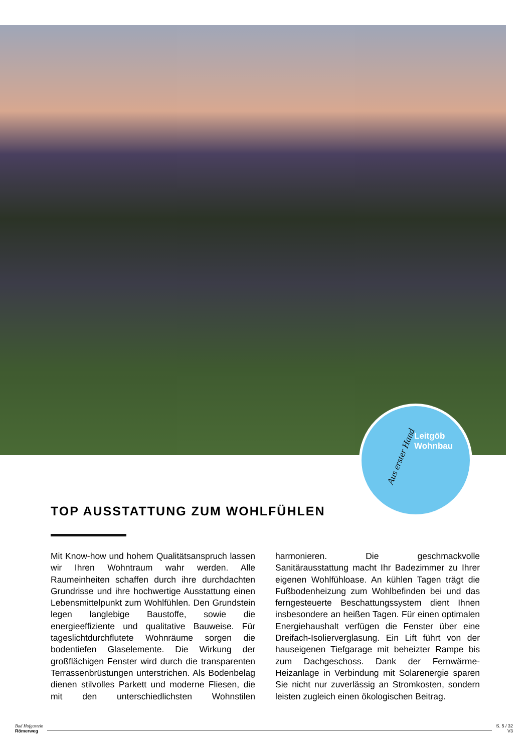Leitgöb
Wohnbau
Aus erster Hand
TOP AUSSTATTUNG ZUM WOHLFÜHLEN
Mit Know-how und hohem Qualitätsanspruch lassen wir Ihren Wohntraum wahr werden. Alle Raumeinheiten schaffen durch ihre durchdachten Grundrisse und ihre hochwertige Ausstattung einen Lebensmittelpunkt zum Wohlfühlen. Den Grundstein legen langlebige Baustoffe, sowie die energieeffiziente und qualitative Bauweise. Für tageslichtdurchflutete Wohnräume sorgen die bodentiefen Glaselemente. Die Wirkung der großflächigen Fenster wird durch die transparenten Terrassenbrüstungen unterstrichen. Als Bodenbelag dienen stilvolles Parkett und moderne Fliesen, die mit den unterschiedlichsten Wohnstilen harmonieren. Die geschmackvolle Sanitärausstattung macht Ihr Badezimmer zu Ihrer eigenen Wohlfühloase. An kühlen Tagen trägt die Fußbodenheizung zum Wohlbefinden bei und das ferngesteuerte Beschattungssystem dient Ihnen insbesondere an heißen Tagen. Für einen optimalen Energiehaushalt verfügen die Fenster über eine Dreifach-Isolierverglasung. Ein Lift führt von der hauseigenen Tiefgarage mit beheizter Rampe bis zum Dachgeschoss. Dank der Fernwärme-Heizanlage in Verbindung mit Solarenergie sparen Sie nicht nur zuverlässig an Stromkosten, sondern leisten zugleich einen ökologischen Beitrag.
Bad Hofgastein
Römerweg
S. 5 / 32
V3